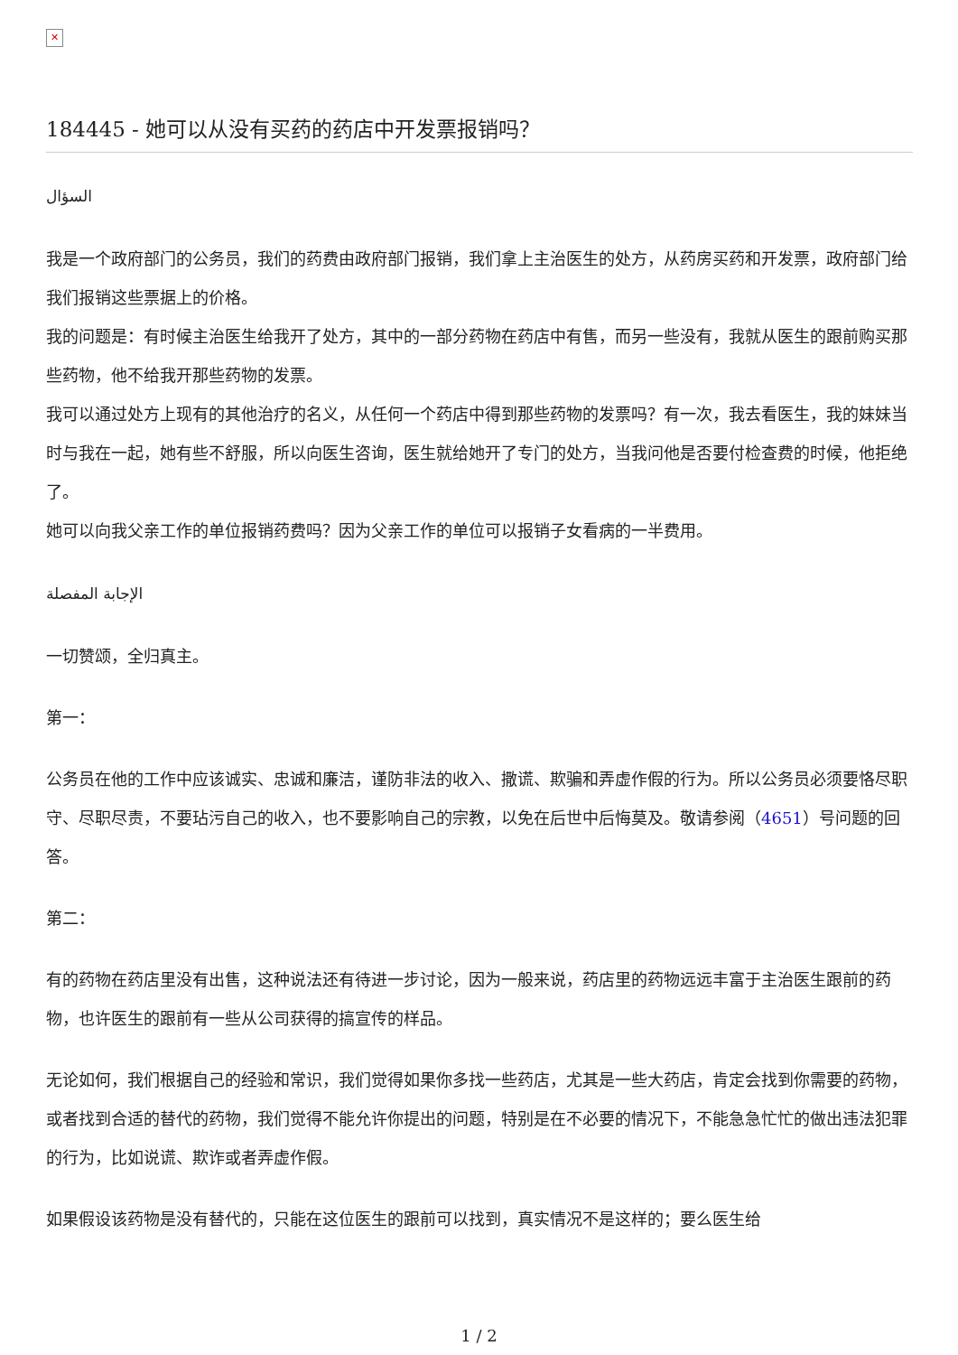✕
184445 - 她可以从没有买药的药店中开发票报销吗？
السؤال
我是一个政府部门的公务员，我们的药费由政府部门报销，我们拿上主治医生的处方，从药房买药和开发票，政府部门给我们报销这些票据上的价格。
我的问题是：有时候主治医生给我开了处方，其中的一部分药物在药店中有售，而另一些没有，我就从医生的跟前购买那些药物，他不给我开那些药物的发票。
我可以通过处方上现有的其他治疗的名义，从任何一个药店中得到那些药物的发票吗？有一次，我去看医生，我的妹妹当时与我在一起，她有些不舒服，所以向医生咨询，医生就给她开了专门的处方，当我问他是否要付检查费的时候，他拒绝了。
她可以向我父亲工作的单位报销药费吗？因为父亲工作的单位可以报销子女看病的一半费用。
الإجابة المفصلة
一切赞颂，全归真主。
第一：
公务员在他的工作中应该诚实、忠诚和廉洁，谨防非法的收入、撒谎、欺骗和弄虚作假的行为。所以公务员必须要恪尽职守、尽职尽责，不要玷污自己的收入，也不要影响自己的宗教，以免在后世中后悔莫及。敬请参阅（4651）号问题的回答。
第二：
有的药物在药店里没有出售，这种说法还有待进一步讨论，因为一般来说，药店里的药物远远丰富于主治医生跟前的药物，也许医生的跟前有一些从公司获得的搞宣传的样品。
无论如何，我们根据自己的经验和常识，我们觉得如果你多找一些药店，尤其是一些大药店，肯定会找到你需要的药物，或者找到合适的替代的药物，我们觉得不能允许你提出的问题，特别是在不必要的情况下，不能急急忙忙的做出违法犯罪的行为，比如说谎、欺诈或者弄虚作假。
如果假设该药物是没有替代的，只能在这位医生的跟前可以找到，真实情况不是这样的；要么医生给
1 / 2